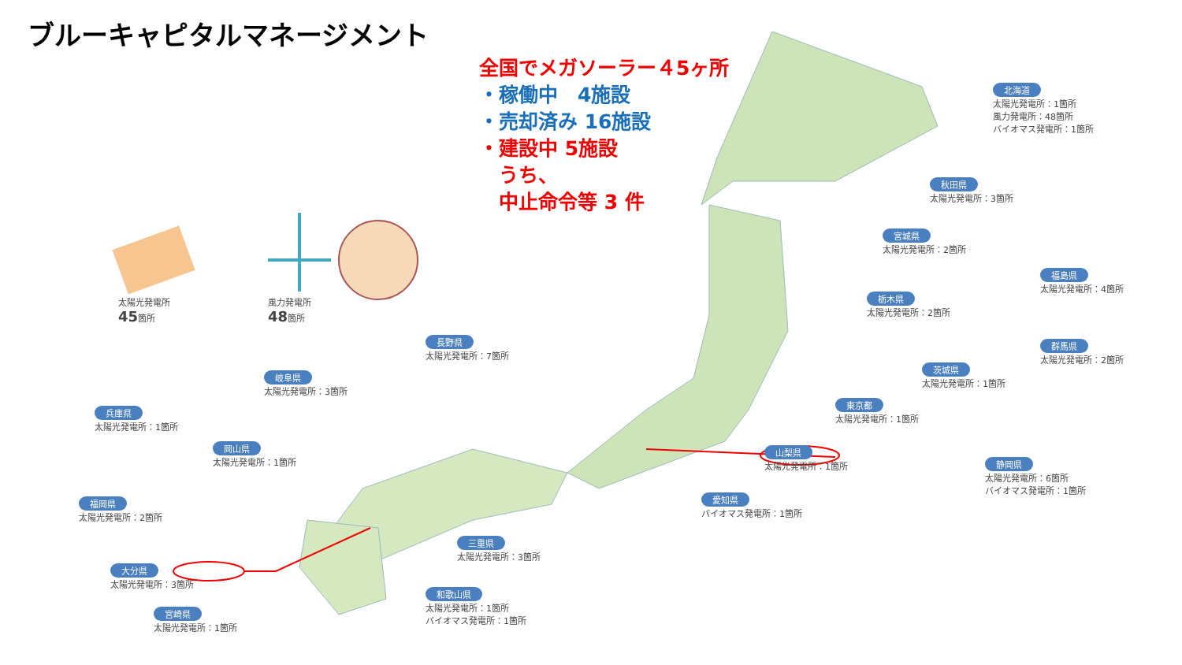ブルーキャピタルマネージメント
全国でメガソーラー４5ヶ所
・稼働中　4施設
・売却済み 16施設
・建設中 5施設
　うち、
　中止命令等 3 件
太陽光発電所
45箇所
風力発電所
48箇所
北海道
太陽光発電所：1箇所
風力発電所：48箇所
バイオマス発電所：1箇所
秋田県
太陽光発電所：3箇所
宮城県
太陽光発電所：2箇所
福島県
太陽光発電所：4箇所
栃木県
太陽光発電所：2箇所
群馬県
太陽光発電所：2箇所
茨城県
太陽光発電所：1箇所
東京都
太陽光発電所：1箇所
山梨県
太陽光発電所：1箇所
静岡県
太陽光発電所：6箇所
バイオマス発電所：1箇所
愛知県
バイオマス発電所：1箇所
長野県
太陽光発電所：7箇所
岐阜県
太陽光発電所：3箇所
兵庫県
太陽光発電所：1箇所
岡山県
太陽光発電所：1箇所
福岡県
太陽光発電所：2箇所
三重県
太陽光発電所：3箇所
大分県
太陽光発電所：3箇所
和歌山県
太陽光発電所：1箇所
バイオマス発電所：1箇所
宮崎県
太陽光発電所：1箇所